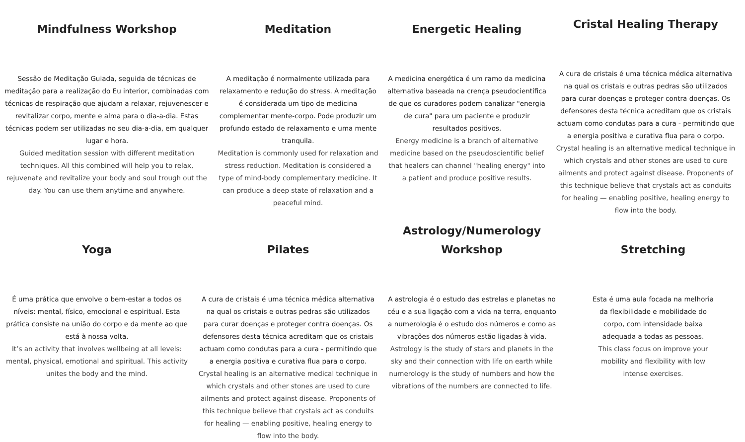Mindfulness Workshop
Sessão de Meditação Guiada, seguida de técnicas de meditação para a realização do Eu interior, combinadas com técnicas de respiração que ajudam a relaxar, rejuvenescer e revitalizar corpo, mente e alma para o dia-a-dia. Estas técnicas podem ser utilizadas no seu dia-a-dia, em qualquer lugar e hora.
Guided meditation session with different meditation techniques. All this combined will help you to relax, rejuvenate and revitalize your body and soul trough out the day. You can use them anytime and anywhere.
Meditation
A meditação é normalmente utilizada para relaxamento e redução do stress. A meditação é considerada um tipo de medicina complementar mente-corpo. Pode produzir um profundo estado de relaxamento e uma mente tranquila.
Meditation is commonly used for relaxation and stress reduction. Meditation is considered a type of mind-body complementary medicine. It can produce a deep state of relaxation and a peaceful mind.
Energetic Healing
A medicina energética é um ramo da medicina alternativa baseada na crença pseudocientífica de que os curadores podem canalizar "energia de cura" para um paciente e produzir resultados positivos.
Energy medicine is a branch of alternative medicine based on the pseudoscientific belief that healers can channel "healing energy" into a patient and produce positive results.
Cristal Healing Therapy
A cura de cristais é uma técnica médica alternativa na qual os cristais e outras pedras são utilizados para curar doenças e proteger contra doenças. Os defensores desta técnica acreditam que os cristais actuam como condutas para a cura - permitindo que a energia positiva e curativa flua para o corpo.
Crystal healing is an alternative medical technique in which crystals and other stones are used to cure ailments and protect against disease. Proponents of this technique believe that crystals act as conduits for healing — enabling positive, healing energy to flow into the body.
Yoga
É uma prática que envolve o bem-estar a todos os níveis: mental, físico, emocional e espiritual. Esta prática consiste na união do corpo e da mente ao que está à nossa volta.
It’s an activity that involves wellbeing at all levels: mental, physical, emotional and spiritual. This activity unites the body and the mind.
Pilates
A cura de cristais é uma técnica médica alternativa na qual os cristais e outras pedras são utilizados para curar doenças e proteger contra doenças. Os defensores desta técnica acreditam que os cristais actuam como condutas para a cura - permitindo que a energia positiva e curativa flua para o corpo.
Crystal healing is an alternative medical technique in which crystals and other stones are used to cure ailments and protect against disease. Proponents of this technique believe that crystals act as conduits for healing — enabling positive, healing energy to flow into the body.
Astrology/Numerology Workshop
A astrologia é o estudo das estrelas e planetas no céu e a sua ligação com a vida na terra, enquanto a numerologia é o estudo dos números e como as vibrações dos números estão ligadas à vida.
Astrology is the study of stars and planets in the sky and their connection with life on earth while numerology is the study of numbers and how the vibrations of the numbers are connected to life.
Stretching
Esta é uma aula focada na melhoria da flexibilidade e mobilidade do corpo, com intensidade baixa adequada a todas as pessoas.
This class focus on improve your mobility and flexibility with low intense exercises.